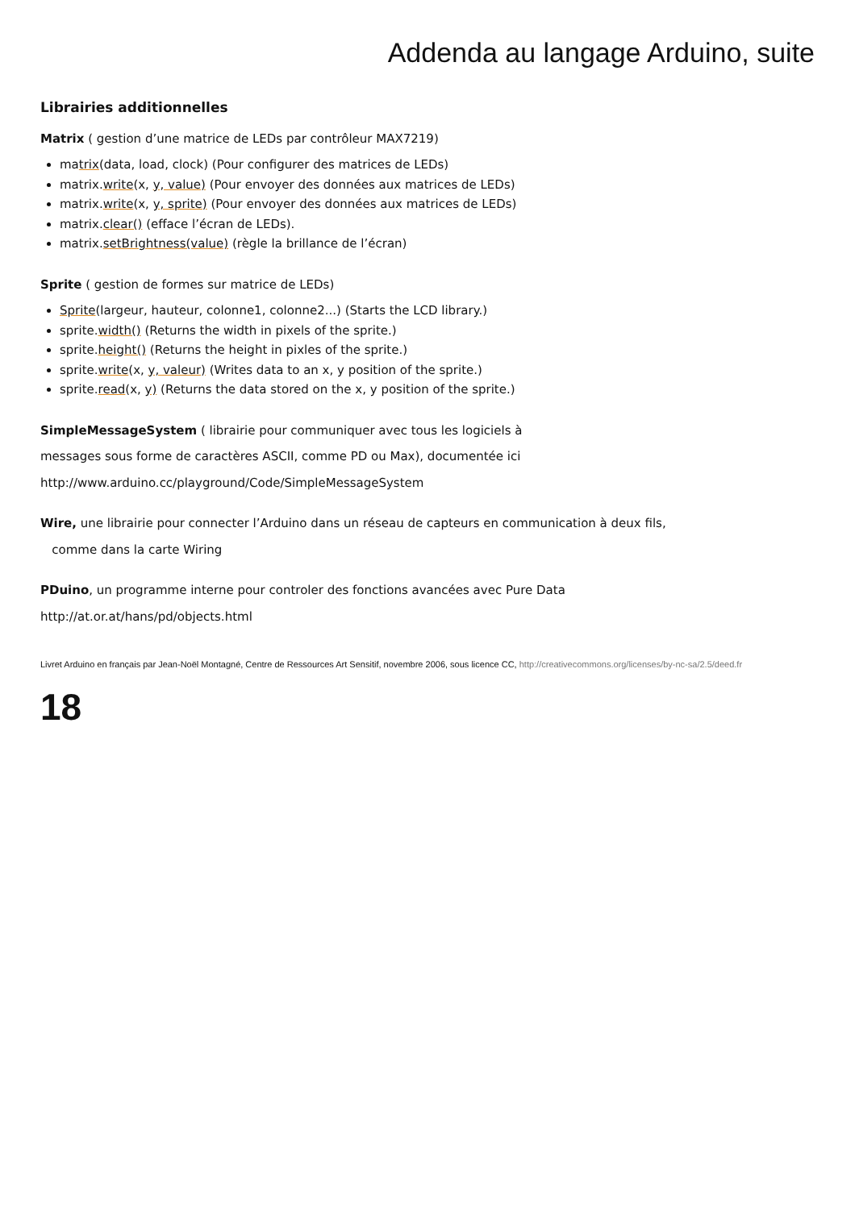Addenda au langage Arduino, suite
Librairies additionnelles
Matrix ( gestion d’une matrice de LEDs par contrôleur MAX7219)
matrix(data, load, clock) (Pour configurer des matrices de LEDs)
matrix.write(x, y, value) (Pour envoyer des données aux matrices de LEDs)
matrix.write(x, y, sprite) (Pour envoyer des données aux matrices de LEDs)
matrix.clear() (efface l’écran de LEDs).
matrix.setBrightness(value) (règle la brillance de l’écran)
Sprite ( gestion de formes sur matrice de LEDs)
Sprite(largeur, hauteur, colonne1, colonne2...) (Starts the LCD library.)
sprite.width() (Returns the width in pixels of the sprite.)
sprite.height() (Returns the height in pixles of the sprite.)
sprite.write(x, y, valeur) (Writes data to an x, y position of the sprite.)
sprite.read(x, y) (Returns the data stored on the x, y position of the sprite.)
SimpleMessageSystem ( librairie pour communiquer avec tous les logiciels à
messages sous forme de caractères ASCII, comme PD ou Max), documentée ici
http://www.arduino.cc/playground/Code/SimpleMessageSystem
Wire, une librairie pour connecter l’Arduino dans un réseau de capteurs en communication à deux fils,
comme dans la carte Wiring
PDuino, un programme interne pour controler des fonctions avancées avec Pure Data
http://at.or.at/hans/pd/objects.html
Livret Arduino en français par Jean-Noël Montagné, Centre de Ressources Art Sensitif, novembre 2006, sous licence CC, http://creativecommons.org/licenses/by-nc-sa/2.5/deed.fr
18